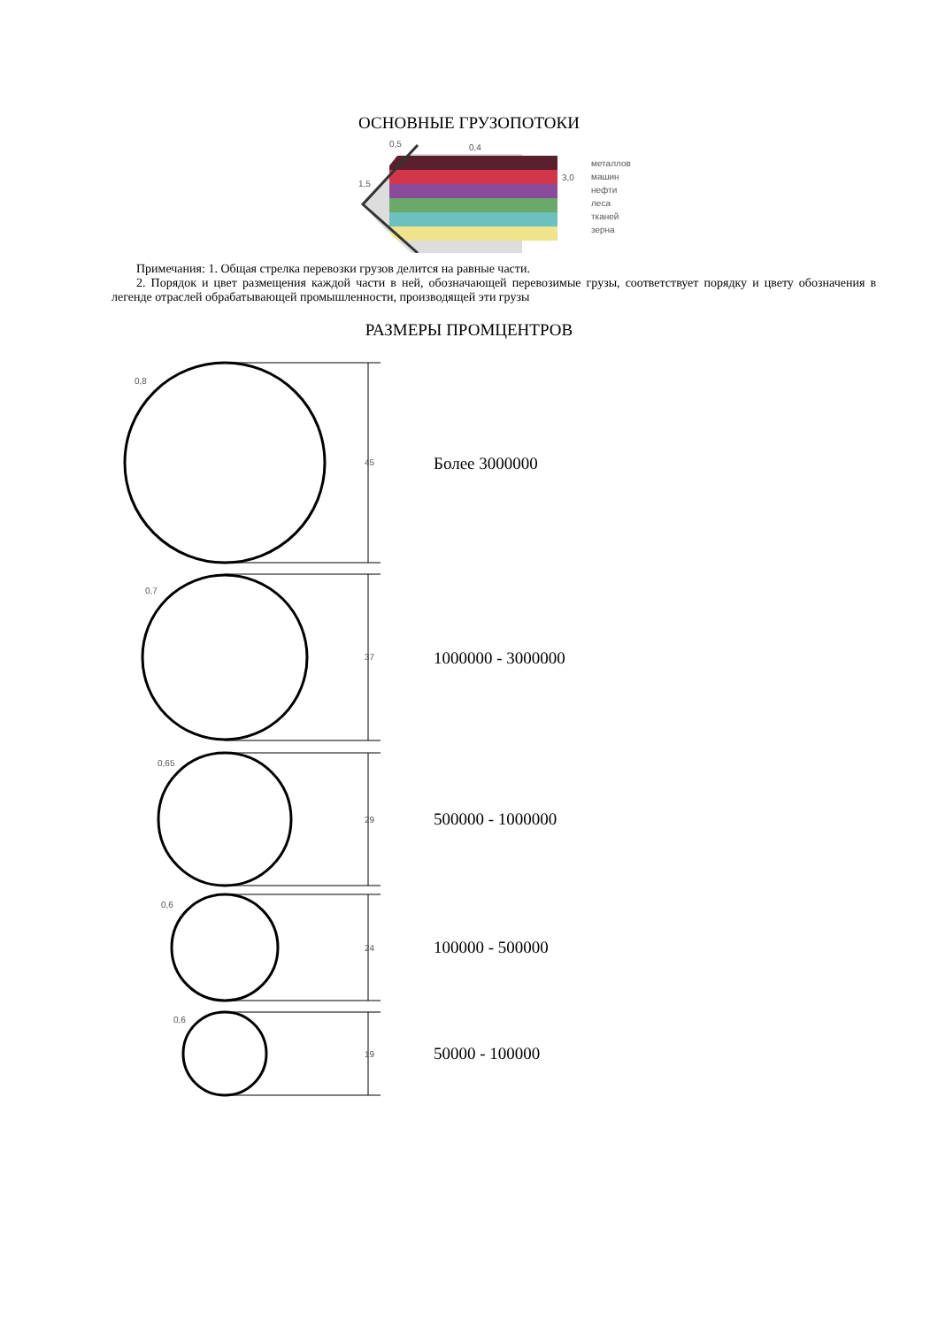ОСНОВНЫЕ ГРУЗОПОТОКИ
0,5
0,4
1,5
3,0
металлов
машин
нефти
леса
тканей
зерна
Примечания: 1. Общая стрелка перевозки грузов делится на равные части.
2. Порядок и цвет размещения каждой части в ней, обозначающей перевозимые грузы, соответствует порядку и цвету обозначения в легенде отраслей обрабатывающей промышленности, производящей эти грузы
РАЗМЕРЫ ПРОМЦЕНТРОВ
0,8
45
Более 3000000
0,7
37
1000000 - 3000000
0,65
29
500000 - 1000000
0,6
24
100000 - 500000
0,6
19
50000 - 100000